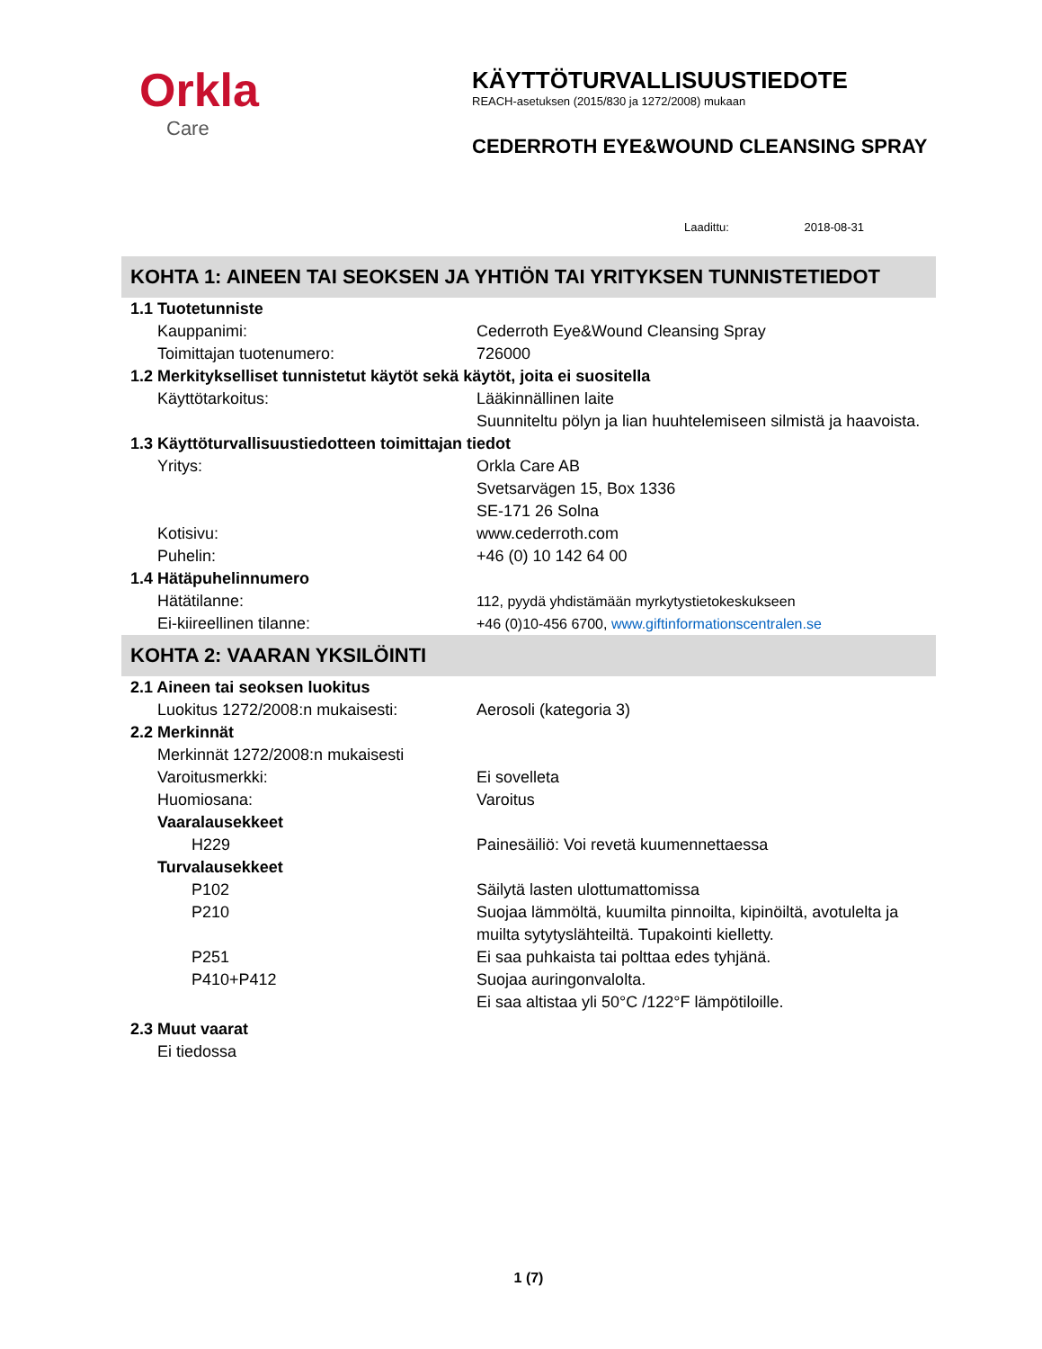Orkla
Care
KÄYTTÖTURVALLISUUSTIEDOTE
REACH-asetuksen (2015/830 ja 1272/2008) mukaan
CEDERROTH EYE&WOUND CLEANSING SPRAY
Laadittu: 2018-08-31
KOHTA 1: AINEEN TAI SEOKSEN JA YHTIÖN TAI YRITYKSEN TUNNISTETIEDOT
1.1 Tuotetunniste
Kauppanimi: Cederroth Eye&Wound Cleansing Spray
Toimittajan tuotenumero: 726000
1.2 Merkitykselliset tunnistetut käytöt sekä käytöt, joita ei suositella
Käyttötarkoitus: Lääkinnällinen laite
Suunniteltu pölyn ja lian huuhtelemiseen silmistä ja haavoista.
1.3 Käyttöturvallisuustiedotteen toimittajan tiedot
Yritys: Orkla Care AB
Svetsarvägen 15, Box 1336
SE-171 26 Solna
Kotisivu: www.cederroth.com
Puhelin: +46 (0) 10 142 64 00
1.4 Hätäpuhelinnumero
Hätätilanne: 112, pyydä yhdistämään myrkytystietokeskukseen
Ei-kiireellinen tilanne: +46 (0)10-456 6700, www.giftinformationscentralen.se
KOHTA 2: VAARAN YKSILÖINTI
2.1 Aineen tai seoksen luokitus
Luokitus 1272/2008:n mukaisesti: Aerosoli (kategoria 3)
2.2 Merkinnät
Merkinnät 1272/2008:n mukaisesti
Varoitusmerkki: Ei sovelleta
Huomiosana: Varoitus
Vaaralausekkeet
H229 Painesäiliö: Voi revetä kuumennettaessa
Turvalausekkeet
P102 Säilytä lasten ulottumattomissa
P210 Suojaa lämmöltä, kuumilta pinnoilta, kipinöiltä, avotulelta ja muilta sytytyslähteiltä. Tupakointi kielletty.
P251 Ei saa puhkaista tai polttaa edes tyhjänä.
P410+P412 Suojaa auringonvalolta.
Ei saa altistaa yli 50°C /122°F lämpötiloille.
2.3 Muut vaarat
Ei tiedossa
1 (7)